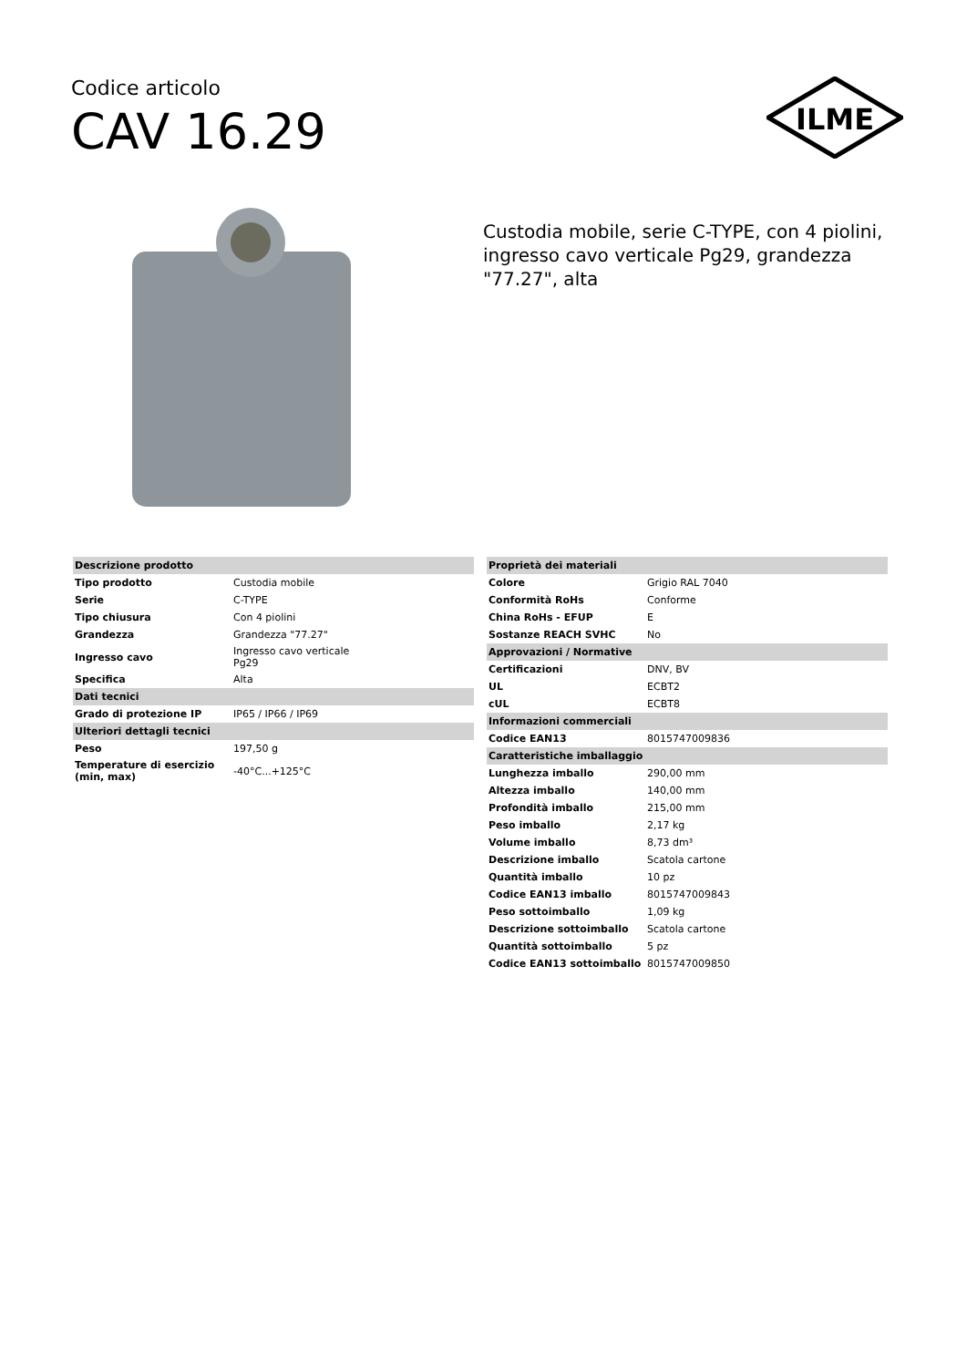Codice articolo
CAV 16.29
ILME
Custodia mobile, serie C-TYPE, con 4 piolini, ingresso cavo verticale Pg29, grandezza "77.27", alta
| Descrizione prodotto | |
| --- | --- |
| Tipo prodotto | Custodia mobile |
| Serie | C-TYPE |
| Tipo chiusura | Con 4 piolini |
| Grandezza | Grandezza "77.27" |
| Ingresso cavo | Ingresso cavo verticale Pg29 |
| Specifica | Alta |
| Dati tecnici | |
| Grado di protezione IP | IP65 / IP66 / IP69 |
| Ulteriori dettagli tecnici | |
| Peso | 197,50 g |
| Temperature di esercizio (min, max) | -40°C...+125°C |
| Proprietà dei materiali | |
| --- | --- |
| Colore | Grigio RAL 7040 |
| Conformità RoHs | Conforme |
| China RoHs - EFUP | E |
| Sostanze REACH SVHC | No |
| Approvazioni / Normative | |
| Certificazioni | DNV, BV |
| UL | ECBT2 |
| cUL | ECBT8 |
| Informazioni commerciali | |
| Codice EAN13 | 8015747009836 |
| Caratteristiche imballaggio | |
| Lunghezza imballo | 290,00 mm |
| Altezza imballo | 140,00 mm |
| Profondità imballo | 215,00 mm |
| Peso imballo | 2,17 kg |
| Volume imballo | 8,73 dm³ |
| Descrizione imballo | Scatola cartone |
| Quantità imballo | 10 pz |
| Codice EAN13 imballo | 8015747009843 |
| Peso sottoimballo | 1,09 kg |
| Descrizione sottoimballo | Scatola cartone |
| Quantità sottoimballo | 5 pz |
| Codice EAN13 sottoimballo | 8015747009850 |